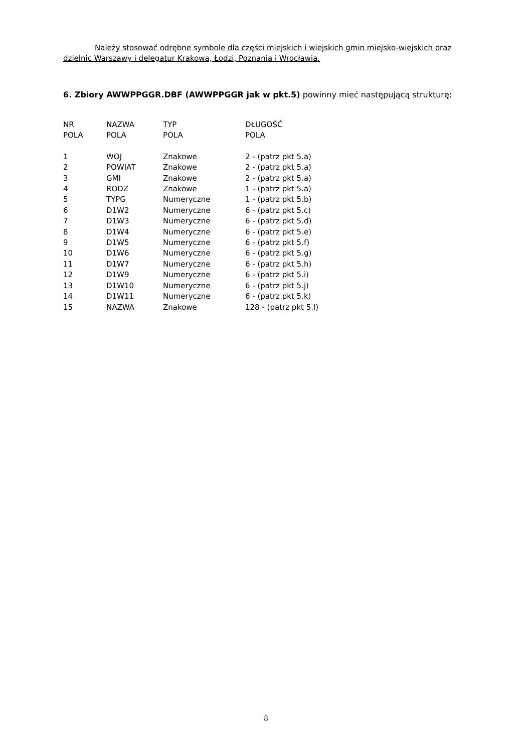Należy stosować odrębne symbole dla części miejskich i wiejskich gmin miejsko-wiejskich oraz dzielnic Warszawy i delegatur Krakowa, Łodzi, Poznania i Wrocławia.
6. Zbiory AWWPPGGR.DBF (AWWPPGGR jak w pkt.5) powinny mieć następującą strukturę:
| NR POLA | NAZWA POLA | TYP POLA | DŁUGOŚĆ POLA |
| --- | --- | --- | --- |
| 1 | WOJ | Znakowe | 2 - (patrz pkt 5.a) |
| 2 | POWIAT | Znakowe | 2 - (patrz pkt 5.a) |
| 3 | GMI | Znakowe | 2 - (patrz pkt 5.a) |
| 4 | RODZ | Znakowe | 1 - (patrz pkt 5.a) |
| 5 | TYPG | Numeryczne | 1 - (patrz pkt 5.b) |
| 6 | D1W2 | Numeryczne | 6 - (patrz pkt 5.c) |
| 7 | D1W3 | Numeryczne | 6 - (patrz pkt 5.d) |
| 8 | D1W4 | Numeryczne | 6 - (patrz pkt 5.e) |
| 9 | D1W5 | Numeryczne | 6 - (patrz pkt 5.f) |
| 10 | D1W6 | Numeryczne | 6 - (patrz pkt 5.g) |
| 11 | D1W7 | Numeryczne | 6 - (patrz pkt 5.h) |
| 12 | D1W9 | Numeryczne | 6 - (patrz pkt 5.i) |
| 13 | D1W10 | Numeryczne | 6 - (patrz pkt 5.j) |
| 14 | D1W11 | Numeryczne | 6 - (patrz pkt 5.k) |
| 15 | NAZWA | Znakowe | 128 - (patrz pkt 5.l) |
8